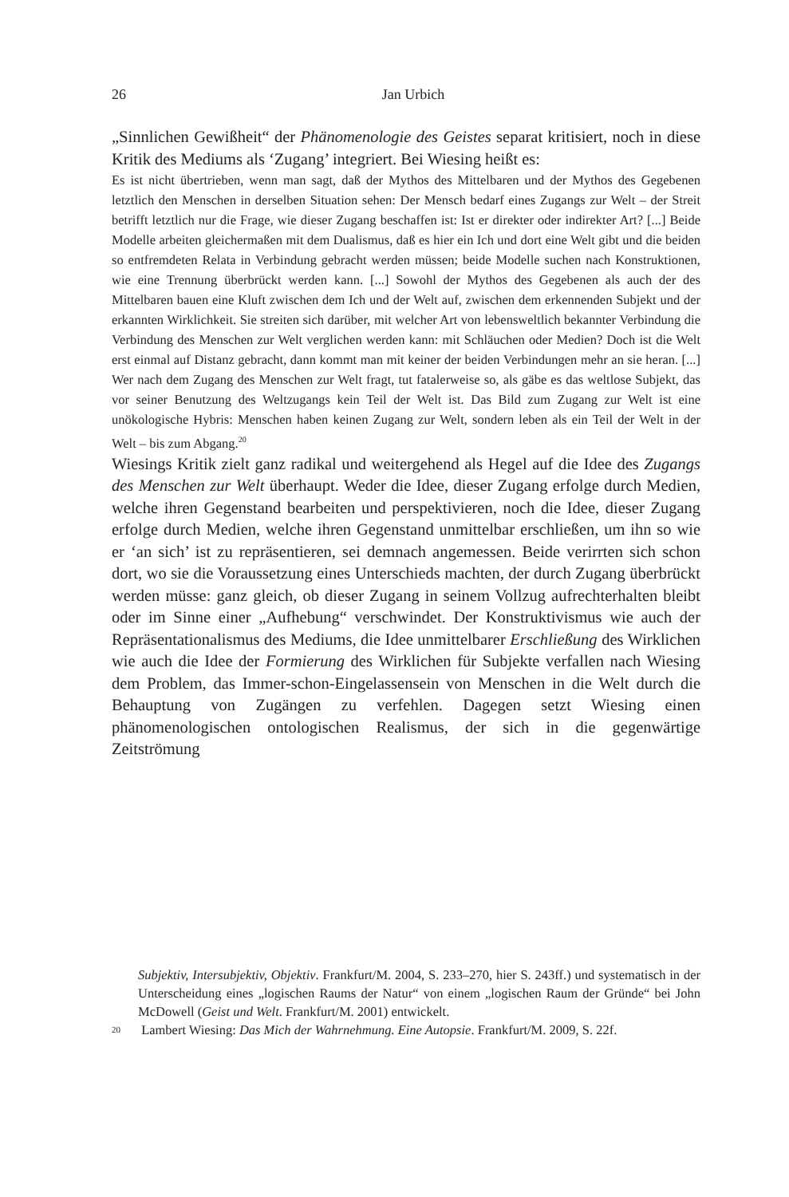26
Jan Urbich
„Sinnlichen Gewißheit“ der Phänomenologie des Geistes separat kritisiert, noch in diese Kritik des Mediums als ‘Zugang’ integriert. Bei Wiesing heißt es:
Es ist nicht übertrieben, wenn man sagt, daß der Mythos des Mittelbaren und der Mythos des Gegebenen letztlich den Menschen in derselben Situation sehen: Der Mensch bedarf eines Zugangs zur Welt – der Streit betrifft letztlich nur die Frage, wie dieser Zugang beschaffen ist: Ist er direkter oder indirekter Art? [...] Beide Modelle arbeiten gleichermaßen mit dem Dualismus, daß es hier ein Ich und dort eine Welt gibt und die beiden so entfremdeten Relata in Verbindung gebracht werden müssen; beide Modelle suchen nach Konstruktionen, wie eine Trennung überbrückt werden kann. [...] Sowohl der Mythos des Gegebenen als auch der des Mittelbaren bauen eine Kluft zwischen dem Ich und der Welt auf, zwischen dem erkennenden Subjekt und der erkannten Wirklichkeit. Sie streiten sich darüber, mit welcher Art von lebensweltlich bekannter Verbindung die Verbindung des Menschen zur Welt verglichen werden kann: mit Schläuchen oder Medien? Doch ist die Welt erst einmal auf Distanz gebracht, dann kommt man mit keiner der beiden Verbindungen mehr an sie heran. [...] Wer nach dem Zugang des Menschen zur Welt fragt, tut fatalerweise so, als gäbe es das weltlose Subjekt, das vor seiner Benutzung des Weltzugangs kein Teil der Welt ist. Das Bild zum Zugang zur Welt ist eine unökologische Hybris: Menschen haben keinen Zugang zur Welt, sondern leben als ein Teil der Welt in der Welt – bis zum Abgang.<sup>20</sup>
Wiesings Kritik zielt ganz radikal und weitergehend als Hegel auf die Idee des Zugangs des Menschen zur Welt überhaupt. Weder die Idee, dieser Zugang erfolge durch Medien, welche ihren Gegenstand bearbeiten und perspektivieren, noch die Idee, dieser Zugang erfolge durch Medien, welche ihren Gegenstand unmittelbar erschließen, um ihn so wie er ‘an sich’ ist zu repräsentieren, sei demnach angemessen. Beide verirrten sich schon dort, wo sie die Voraussetzung eines Unterschieds machten, der durch Zugang überbrückt werden müsse: ganz gleich, ob dieser Zugang in seinem Vollzug aufrechterhalten bleibt oder im Sinne einer „Aufhebung“ verschwindet. Der Konstruktivismus wie auch der Repräsentationalismus des Mediums, die Idee unmittelbarer Erschließung des Wirklichen wie auch die Idee der Formierung des Wirklichen für Subjekte verfallen nach Wiesing dem Problem, das Immer-schon-Eingelassensein von Menschen in die Welt durch die Behauptung von Zugängen zu verfehlen. Dagegen setzt Wiesing einen phänomenologischen ontologischen Realismus, der sich in die gegenwärtige Zeitströmung
Subjektiv, Intersubjektiv, Objektiv. Frankfurt/M. 2004, S. 233–270, hier S. 243ff.) und systematisch in der Unterscheidung eines „logischen Raums der Natur“ von einem „logischen Raum der Gründe“ bei John McDowell (Geist und Welt. Frankfurt/M. 2001) entwickelt.
20 Lambert Wiesing: Das Mich der Wahrnehmung. Eine Autopsie. Frankfurt/M. 2009, S. 22f.